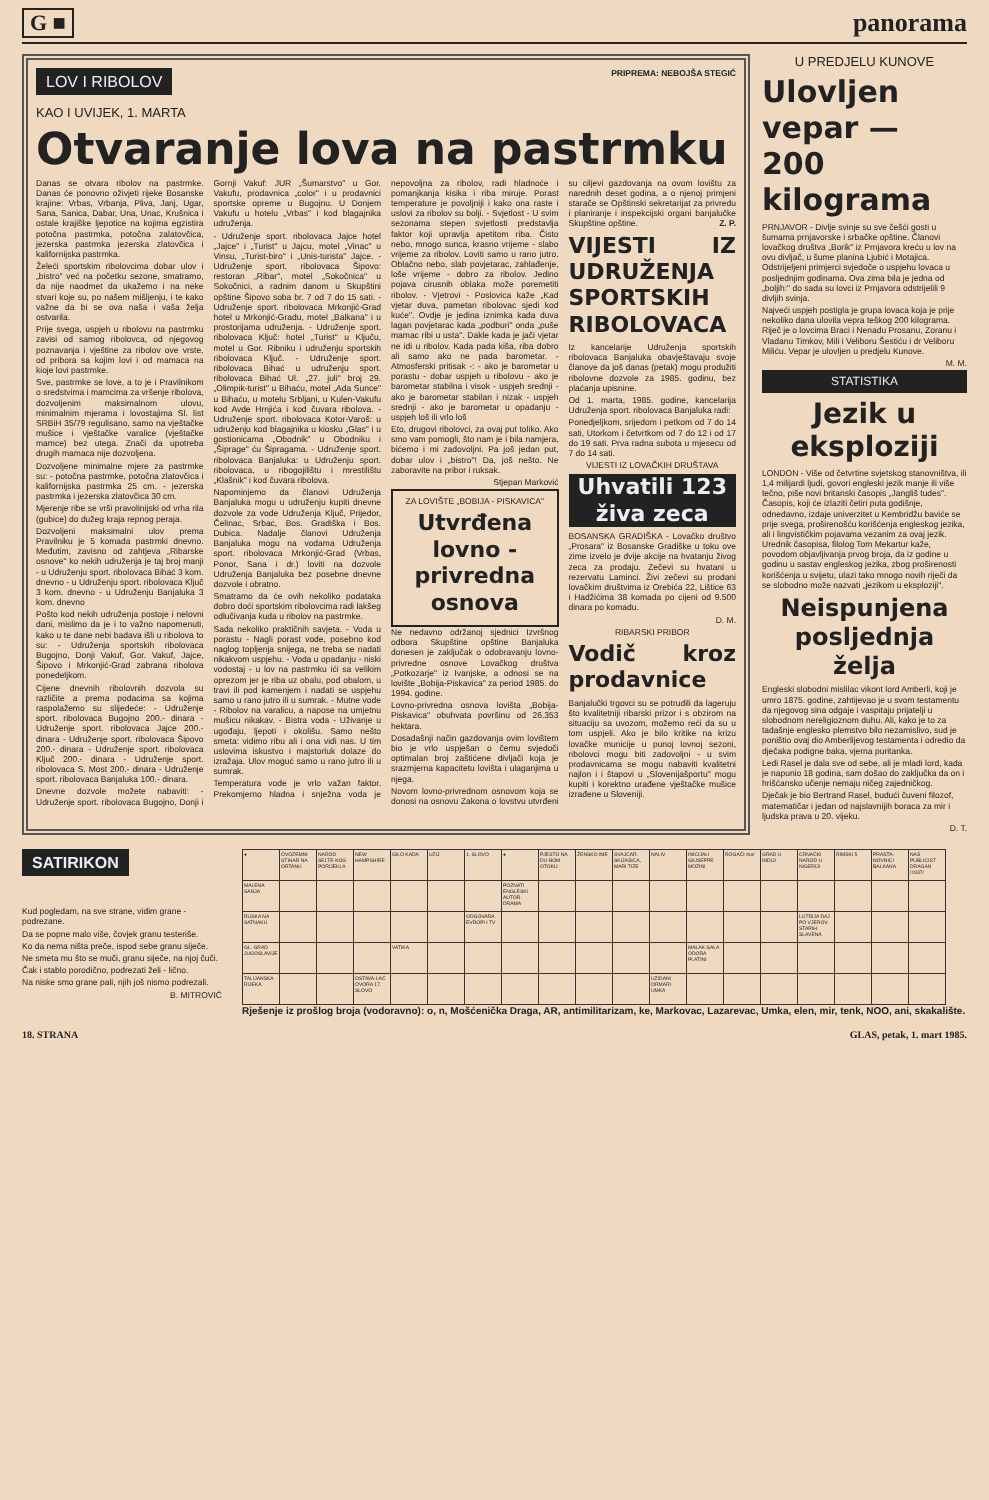G ■ panorama
LOV I RIBOLOV
PRIPREMA: NEBOJŠA STEGIĆ
KAO I UVIJEK, 1. MARTA
Otvaranje lova na pastrmku
Danas se otvara ribolov na pastrmke. Danas će ponovno oživjeti rijeke Bosanske krajine: Vrbas, Vrbanja, Pliva, Janj, Ugar, Sana, Sanica, Dabar, Una, Unac, Krušnica i ostale krajiške ljepotice na kojima egzistira potočna pastrmka, potočna zalatovčica, jezerska pastrmka jezerska zlatovčica i kalifornijska pastrmka.
Želeći sportskim ribolovcima dobar ulov i „bistro" već na početku sezone, smatramo, da nije naodmet da ukažemo i na neke stvari koje su, po našem mišljenju, i te kako važne da bi se ova naša i vaša želja ostvarila.
Prije svega, uspjeh u ribolovu na pastrmku zavisi od samog ribolovca, od njegovog poznavanja i vještine za ribolov ove vrste, od pribora sa kojim lovi i od mamaca na kioje lovi pastrmke.
Sve, pastrmke se love, a to je i Pravilnikom o sredstvima i mamcima za vršenje ribolova, dozvoljenim maksimalnom ulovu, minimalnim mjerama i lovostajima Sl. list SRBiH 35/79 regulisano, samo na vještačke mušice i vještačke varalice (vještačke mamce) bez utega. Znači da upotreba drugih mamaca nije dozvoljena.
Dozvoljene minimalne mjere za pastrmke su: - potočna pastrmke, potočna zlatovčica i kalifornijska pastrmka 25 cm. - jezerska pastrmka i jezerska zlatovčica 30 cm.
Mjerenje ribe se vrši pravolinijski od vrha rila (gubice) do dužeg kraja repnog peraja.
Dozvoljeni maksimalni ulov prema Pravilniku je 5 komada pastrmki dnevno. Međutim, zavisno od zahtjeva „Ribarske osnove" ko nekih udruženja je taj broj manji - u Udruženju sport. ribolovaca Bihać 3 kom. dnevno - u Udruženju sport. ribolovaca Ključ 3 kom. dnevno - u Udruženju Banjaluka 3 kom. dnevno
Pošto kod nekih udruženja postoje i nelovni dani, mislimo da je i to važno napomenuti, kako u te dane nebi badava išli u ribolova to su: - Udruženja sportskih ribolovaca Bugojno, Donji Vakuf, Gor. Vakuf, Jajce, Šipovo i Mrkonjić-Grad zabrana ribolova ponedeljkom.
Cijene dnevnih ribolovnih dozvola su različite a prema podacima sa kojima raspolažemo su slijedeće: - Udruženje sport. ribolovaca Bugojno 200.- dinara - Udruženje sport. ribolovaca Jajce 200.- dinara - Udruženje sport. ribolovaca Šipovo 200.- dinara - Udruženje sport. ribolovaca Ključ 200.- dinara - Udruženje sport. ribolovaca S. Most 200.- dinara - Udruženje sport. ribolovaca Banjaluka 100.- dinara.
Dnevne dozvole možete nabaviti: - Udruženje sport. ribolovaca Bugojno, Donji i Gornji Vakuf: JUR „Šumarstvo" u Gor. Vakufu, prodavnica „color" i u prodavnici sportske opreme u Bugojnu. U Donjem Vakufu u hotelu „Vrbas" i kod blagajnika udruženja.
- Udruženje sport. ribolovaca Jajce hotel „Jajce" i „Turist" u Jajcu, motel „Vinac" u Vinsu, „Turist-biro" i „Unis-turista" Jajce. - Udruženje sport. ribolovaca Šipovo: restoran „Ribar", motel „Sokočnica" u Sokočnici, a radnim danom u Skupštini opštine Šipovo soba br. 7 od 7 do 15 sati. - Udruženje sport. ribolovaca Mrkonjić-Grad hotel u Mrkonjić-Gradu, motel „Balkana" i u prostorijama udruženja. - Udruženje sport. ribolovaca Ključ: hotel „Turist" u Ključu, motel u Gor. Ribniku i udruženju sportskih ribolovaca Ključ. - Udruženje sport. ribolovaca Bihać u udruženju sport. ribolovaca Bihać Ul. „27. juli" broj 29. „Olimpik-turist" u Bihaću, motel „Ada Sunce" u Bihaću, u motelu Srbljani, u Kulen-Vakufu kod Avde Hrnjića i kod čuvara ribolova. - Udruženje sport. ribolovaca Kotor-Varoš: u udruženju kod blagajnika u kiosku „Glas" i u gostionicama „Obodnik" u Obodniku i „Šiprage" ću Šipragama. - Udruženje sport. ribolovaca Banjaluka: u Udruženju sport. ribolovaca, u ribogojilištu i mrestilištu „Klašnik" i kod čuvara ribolova.
Napominjemo da članovi Udruženja Banjaluka mogu u udruženju kupiti dnevne dozvole za vode Udruženja Ključ, Prijedor, Čelinac, Srbac, Bos. Gradiška i Bos. Dubica. Nadalje članovi Udruženja Banjaluka mogu na vodama Udruženja sport. ribolovaca Mrkonjić-Grad (Vrbas, Ponor, Sana i dr.) loviti na dozvole Udruženja Banjaluka bez posebne dnevne dozvole i obratno.
Smatramo da će ovih nekoliko podataka dobro doći sportskim ribolovcima radi lakšeg odlučivanja kuda u ribolov na pastrmke.
Sada nekoliko praktičnih savjeta. - Voda u porastu - Nagli porast vode, posebno kod naglog topljenja snijega, ne treba se nadati nikakvom uspjehu. - Voda u opadanju - niski vodostaj - u lov na pastrmku ići sa velikim oprezom jer je riba uz obalu, pod obalom, u travi ili pod kamenjem i nadati se uspjehu samo u rano jutro ili u sumrak. - Mutne vode - Ribolov na varalicu, a naposе na umjetnu mušicu nikakav. - Bistra voda - Uživanje u ugođaju, ljepoti i okolišu. Samo nešto smeta: vidimo ribu ali i ona vidi nas. U tim uslovima iskustvo i majstorluk dolaze do izražaja. Ulov moguć samo u rano jutro ili u sumrak.
Temperatura vode je vrlo važan faktor. Prekomjerno hladna i snježna voda je nepovoljna za ribolov, radi hladnoće i pomanjkanja kisika i riba miruje. Porast temperature je povoljniji i kako ona raste i uslovi za ribolov su bolji. - Svjetlost - U svim sezonama stepen svjetlosti predstavlja faktor koji upravlja apetitom riba. Čisto nebo, mnogo sunca, krasno vrijeme - slabo vrijeme za ribolov. Loviti samo u rano jutro. Oblačno nebo, slab povjetarac, zahlađenje, loše vrijeme - dobro za ribolov. Jedino pojava cirusnih oblaka može poremetiti ribolov. - Vjetrovi - Poslovica kaže „Kad vjetar duva, pametan ribolovac sjedi kod kuće". Ovdje je jedina iznimka kada duva lagan povjetarac kada „podburi" onda „puše mamac ribi u usta". Dakle kada je jači vjetar ne idi u ribolov. Kada pada kiša, riba dobro ali samo ako ne pada barometar. - Atmosferski pritisak -: - ako je barometar u porastu - dobar uspjeh u ribolovu - ako je barometar stabilna i visok - uspjeh srednji - ako je barometar stabilan i nizak - uspjeh srednji - ako je barometar u opadanju - uspjeh loš ili vrlo loš
Eto, drugovi ribolovci, za ovaj put toliko. Ako smo vam pomogli, što nam je i bila namjera, bićemo i mi zadovoljni. Pa još jedan put, dobar ulov i „bistro"! Da, još nešto. Ne zaboravite na pribor i ruksak.
Stjepan Marković
ZA LOVIŠTE „BOBIJA - PISKAVICA"
Utvrđena lovno -privredna osnova
Ne nedavno održanoj sjednici Izvršnog odbora Skupštine opštine Banjaluka donesen je zaključak o odobravanju lovno-privredne osnove Lovačkog društva „Potkozarje" iz Ivanjske, a odnosi se na lovište „Bobija-Piskavica" za period 1985. do 1994. godine.
Lovno-privredna osnova lovišta „Bobija-Piskavica" obuhvata površinu od 26.353 hektara.
Dosadašnji način gazdovanja ovim lovištem bio je vrlo uspješan o čemu svjedoči optimalan broj zaštićene divljači koja je srazmjerna kapacitetu lovišta i ulaganjima u njega.
Novom lovno-privrednom osnovom koja se donosi na osnovu Zakona o lovstvu utvrđeni su ciljevi gazdovanja na ovom lovištu za narednih deset godina, a o njenoj primjeni starače se Opštinski sekretarijat za privredu i planiranje i inspekcijski organi banjalučke Skupštine opštine. Z. P.
VIJESTI IZ UDRUŽENJA SPORTSKIH RIBOLOVACA
Iz kancelarije Udruženja sportskih ribolovaca Banjaluka obavještavaju svoje članove da još danas (petak) mogu produžiti ribolovne dozvole za 1985. godinu, bez plaćanja upisnine.
Od 1. marta, 1985. godine, kancelarija Udruženja sport. ribolovaca Banjaluka radi:
Ponedjeljkom, srijedom i petkom od 7 do 14 sati, Utorkom i četvrtkom od 7 do 12 i od 17 do 19 sati. Prva radna subota u mjesecu od 7 do 14 sati.
VIJESTI IZ LOVAČKIH DRUŠTAVA
Uhvatili 123 živa zeca
BOSANSKA GRADIŠKA - Lovačko društvo „Prosara" iz Bosanske Gradiške u toku ove zime izvelo je dvije akcije na hvatanju živog zeca za prodaju. Zečevi su hvatani u rezervatu Laminci. Živi zečevi su prodani lovačkim društvima iz Orebića 22, Lištice 63 i Hadžićima 38 komada po cijeni od 9.500 dinara po komadu.
D. M.
RIBARSKI PRIBOR
Vodič kroz prodavnice
Banjalučki trgovci su se potrudili da lageruju što kvalitetniji ribarski prizor i s obzirom na situaciju sa uvozom, možemo reći da su u tom uspjeli. Ako je bilo kritike na krizu lovačke municije u punoj lovnoj sezoni, ribolovci mogu biti zadovoljni - u svim prodavnicama se mogu nabaviti kvalitetni najlon i i štapovi u „Slovenijašportu" mogu kupiti i korektno urađene vještačke mušice izrađene u Sloveniji.
U PREDJELU KUNOVE
Ulovljen vepar — 200 kilograma
PRNJAVOR - Divlje svinje su sve češći gosti u šumama prnjavorske i srbačke opštine. Članovi lovačkog društva „Borik" iz Prnjavora kreću u lov na ovu divljač, u šume planina Ljubić i Motajica. Odstrijeljeni primjerci svjedoče o uspjehu lovaca u posljednjim godinama. Ova zima bila je jedna od „boljih:" do sada su lovci iz Prnjavora odstrijelili 9 divljih svinja.
Najveći uspjeh postigla je grupa lovaca koja je prije nekoliko dana ulovila vepra teškog 200 kilograma. Riječ je o lovcima Braci i Nenadu Prosanu, Zoranu i Vladanu Timkov, Mili i Veliboru Šestiću i dr Veliboru Miliću. Vepar je ulovljen u predjelu Kunove.
M. M.
STATISTIKA
Jezik u eksploziji
LONDON - Više od četvrtine svjetskog stanovništva, ili 1,4 milijardi ljudi, govori engleski jezik manje ili više tečno, piše novi britanski časopis „Jangliš tudes". Časopis, koji će izlaziti četiri puta godišnje, odnedavno, izdaje univerzitet u Kembridžu baviće se prije svega, proširenošću korišćenja engleskog jezika, ali i lingvističkim pojavama vezanim za ovaj jezik. Urednik časopisa, filolog Tom Mekartur kaže, povodom objavljivanja prvog broja, da iz godine u godinu u sastav engleskog jezika, zbog proširenosti korišćenja u svijetu, ulazi tako mnogo novih riječi da se slobodno može nazvati „jezikom u eksploziji".
Neispunjena posljednja želja
Engleski slobodni mislilac vikont lord Amberli, koji je umro 1875. godine, zahtijevao je u svom testamentu da njegovog sina odgaje i vaspitaju prijatelji u slobodnom nereligioznom duhu. Ali, kako je to za tadašnje englesko plemstvo bilo nezamislivo, sud je poništio ovaj dio Amberlijevog testamenta i odredio da dječaka podigne baka, vjerna puritanka.
Ledi Rasel je dala sve od sebe, ali je mladi lord, kada je napunio 18 godina, sam došao do zaključka da on i hrišćansko učenje nemaju ničeg zajedničkog.
Dječak je bio Bertrand Rasel, budući čuveni filozof, matematičar i jedan od najslavnijih boraca za mir i ljudska prava u 20. vijeku.
D. T.
SATIRIKON
Kud pogledam, na sve strane, vidim grane - podrezane.
Da se popne malo više, čovjek granu testeriše.
Ko da nema ništa preče, ispod sebe granu siječe.
Ne smeta mu što se muči, granu siječe, na njoj čuči.
Čak i stablo porodično, podrezati želi - lično.
Na niske smo grane pali, njih još nismo podrezali.
B. MITROVIĆ
| ● | OVOZEMNI STIHAR NA ORTANU | NAROD SELTE-KOG PORIJEKLA | NEW HAMPSHIRE | GILO KADA | UZIJ | 1. SLOVO | ● | PJESTO NA DU-BOM OTOKU | ŽENSKO IME | SVAJCAR. SKIJAŠICA, MARI TIZE | NALIV | INICIJALI GIUSEPPE MOZINI | ROGAČI /tur/ | GRAD U INDIJI | CRNAČKI NAROD U NIGERIJI | RIMSKI 5 | PRASTA-NOVNICI BALKANA | NAŠ PUBLICIST DRAGAN /1937/ |
| MALENA SANJA | | | | | | | POZNATI ENGLESKI AUTOR DRAMA | | | | | | | | | | | |
| RUSKA NA SATNAKU | | | | | | ODGOVARA EVROPI I TV | | | | | | | | | LUTRIJA DAJ PO VJEROV. STARIH SLAVENA | | | |
| GL. GRAD JUGOSLAVIJE | | | | VATIKA | | | | | | | | MALAK-SALA ODORA PLATINI | | | | | | |
| TALIJANSKA RIJEKA | | | OSTAVA-LAČ OVORA 17. SLOVO | | | | | | | | UZIDANI ORMARI UMKA | | | | | | | |
Rješenje iz prošlog broja (vodoravno): o, n, Mošćenička Draga, AR, antimilitarizam, ke, Markovac, Lazarevac, Umka, elen, mir, tenk, NOO, ani, skakalište.
18. STRANA GLAS, petak, 1. mart 1985.